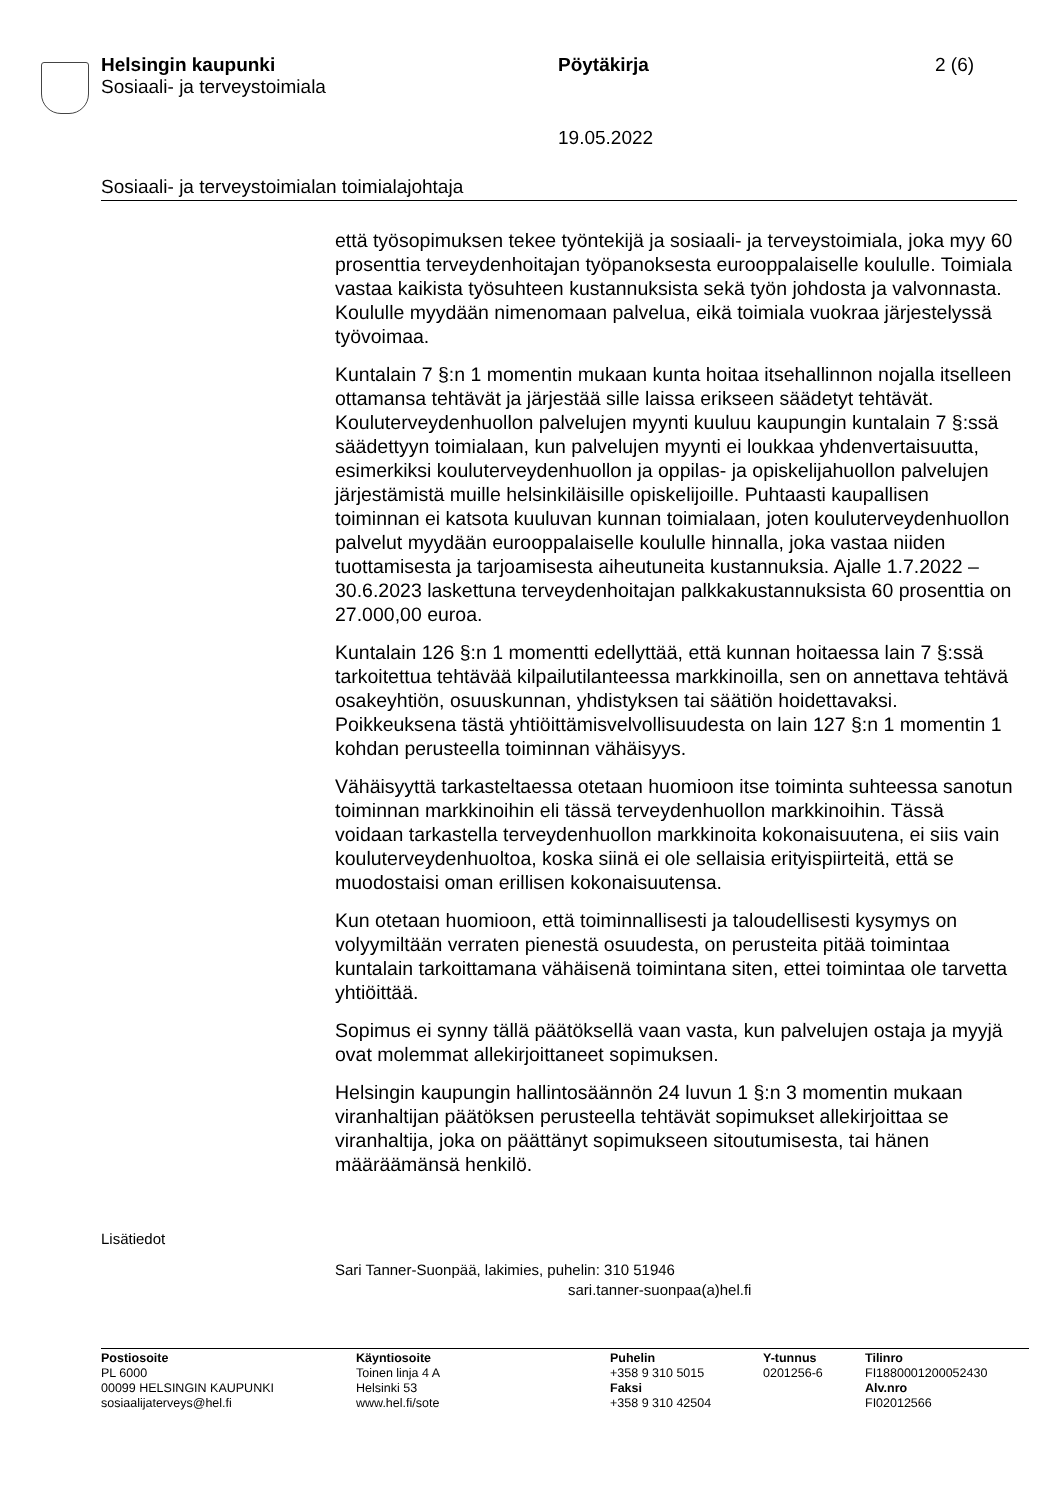Helsingin kaupunki
Sosiaali- ja terveystoimiala
Pöytäkirja 2 (6)
19.05.2022
Sosiaali- ja terveystoimialan toimialajohtaja
että työsopimuksen tekee työntekijä ja sosiaali- ja terveystoimiala, joka myy 60 prosenttia terveydenhoitajan työpanoksesta eurooppalaiselle koululle. Toimiala vastaa kaikista työsuhteen kustannuksista sekä työn johdosta ja valvonnasta. Koululle myydään nimenomaan palvelua, eikä toimiala vuokraa järjestelyssä työvoimaa.
Kuntalain 7 §:n 1 momentin mukaan kunta hoitaa itsehallinnon nojalla itselleen ottamansa tehtävät ja järjestää sille laissa erikseen säädetyt tehtävät. Kouluterveydenhuollon palvelujen myynti kuuluu kaupungin kuntalain 7 §:ssä säädettyyn toimialaan, kun palvelujen myynti ei loukkaa yhdenvertaisuutta, esimerkiksi kouluterveydenhuollon ja oppilas- ja opiskelijahuollon palvelujen järjestämistä muille helsinkiläisille opiskelijoille. Puhtaasti kaupallisen toiminnan ei katsota kuuluvan kunnan toimialaan, joten kouluterveydenhuollon palvelut myydään eurooppalaiselle koululle hinnalla, joka vastaa niiden tuottamisesta ja tarjoamisesta aiheutuneita kustannuksia. Ajalle 1.7.2022 – 30.6.2023 laskettuna terveydenhoitajan palkkakustannuksista 60 prosenttia on 27.000,00 euroa.
Kuntalain 126 §:n 1 momentti edellyttää, että kunnan hoitaessa lain 7 §:ssä tarkoitettua tehtävää kilpailutilanteessa markkinoilla, sen on annettava tehtävä osakeyhtiön, osuuskunnan, yhdistyksen tai säätiön hoidettavaksi. Poikkeuksena tästä yhtiöittämisvelvollisuudesta on lain 127 §:n 1 momentin 1 kohdan perusteella toiminnan vähäisyys.
Vähäisyyttä tarkasteltaessa otetaan huomioon itse toiminta suhteessa sanotun toiminnan markkinoihin eli tässä terveydenhuollon markkinoihin. Tässä voidaan tarkastella terveydenhuollon markkinoita kokonaisuutena, ei siis vain kouluterveydenhuoltoa, koska siinä ei ole sellaisia erityispiirteitä, että se muodostaisi oman erillisen kokonaisuutensa.
Kun otetaan huomioon, että toiminnallisesti ja taloudellisesti kysymys on volyymiltään verraten pienestä osuudesta, on perusteita pitää toimintaa kuntalain tarkoittamana vähäisenä toimintana siten, ettei toimintaa ole tarvetta yhtiöittää.
Sopimus ei synny tällä päätöksellä vaan vasta, kun palvelujen ostaja ja myyjä ovat molemmat allekirjoittaneet sopimuksen.
Helsingin kaupungin hallintosäännön 24 luvun 1 §:n 3 momentin mukaan viranhaltijan päätöksen perusteella tehtävät sopimukset allekirjoittaa se viranhaltija, joka on päättänyt sopimukseen sitoutumisesta, tai hänen määräämänsä henkilö.
Lisätiedot
Sari Tanner-Suonpää, lakimies, puhelin: 310 51946
sari.tanner-suonpaa(a)hel.fi
Postiosoite
PL 6000
00099 HELSINGIN KAUPUNKI
sosiaalijaterveys@hel.fi
Käyntiosoite
Toinen linja 4 A
Helsinki 53
www.hel.fi/sote
Puhelin
+358 9 310 5015
Faksi
+358 9 310 42504
Y-tunnus
0201256-6
Tilinro
FI1880001200052430
Alv.nro
FI02012566